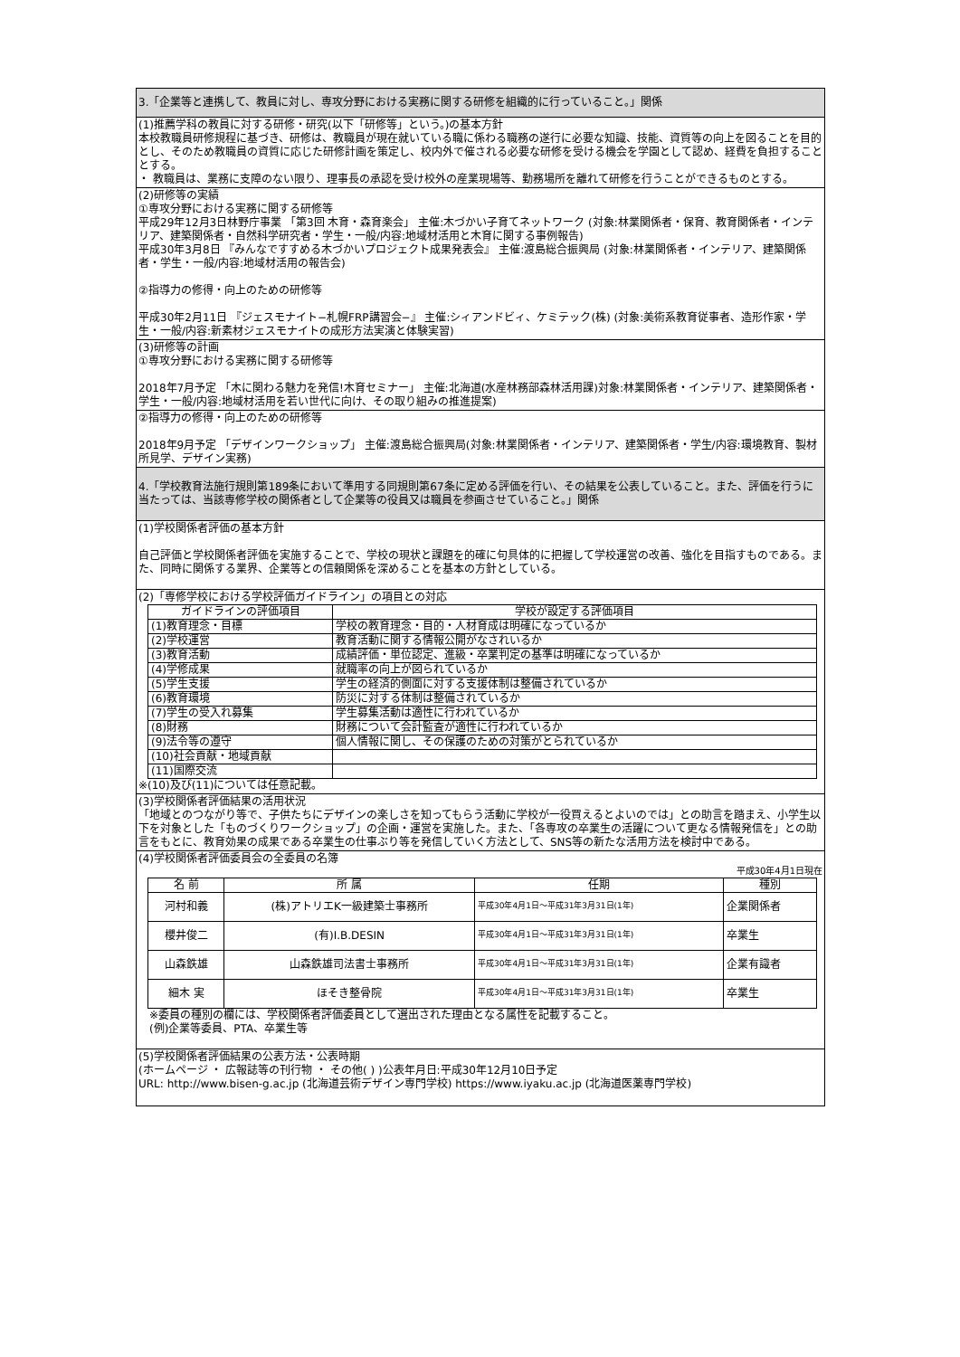3.「企業等と連携して、教員に対し、専攻分野における実務に関する研修を組織的に行っていること。」関係
(1)推薦学科の教員に対する研修・研究(以下「研修等」という。)の基本方針
本校教職員研修規程に基づき、研修は、教職員が現在就いている職に係わる職務の遂行に必要な知識、技能、資質等の向上を図ることを目的とし、そのため教職員の資質に応じた研修計画を策定し、校内外で催される必要な研修を受ける機会を学園として認め、経費を負担することとする。
・ 教職員は、業務に支障のない限り、理事長の承認を受け校外の産業現場等、勤務場所を離れて研修を行うことができるものとする。
(2)研修等の実績
①専攻分野における実務に関する研修等
平成29年12月3日林野庁事業 「第3回 木育・森育楽会」 主催:木づかい子育てネットワーク (対象:林業関係者・保育、教育関係者・インテリア、建築関係者・自然科学研究者・学生・一般/内容:地域材活用と木育に関する事例報告)
平成30年3月8日 『みんなですすめる木づかいプロジェクト成果発表会』 主催:渡島総合振興局 (対象:林業関係者・インテリア、建築関係者・学生・一般/内容:地域材活用の報告会)
②指導力の修得・向上のための研修等
平成30年2月11日 『ジェスモナイト−札幌FRP講習会−』 主催:シィアンドビィ、ケミテック(株) (対象:美術系教育従事者、造形作家・学生・一般/内容:新素材ジェスモナイトの成形方法実演と体験実習)
(3)研修等の計画
①専攻分野における実務に関する研修等
2018年7月予定 「木に関わる魅力を発信!木育セミナー」 主催:北海道(水産林務部森林活用課)対象:林業関係者・インテリア、建築関係者・学生・一般/内容:地域材活用を若い世代に向け、その取り組みの推進提案)
②指導力の修得・向上のための研修等
2018年9月予定 「デザインワークショップ」 主催:渡島総合振興局(対象:林業関係者・インテリア、建築関係者・学生/内容:環境教育、製材所見学、デザイン実務)
4.「学校教育法施行規則第189条において準用する同規則第67条に定める評価を行い、その結果を公表していること。また、評価を行うに当たっては、当該専修学校の関係者として企業等の役員又は職員を参画させていること。」関係
(1)学校関係者評価の基本方針
自己評価と学校関係者評価を実施することで、学校の現状と課題を的確に句具体的に把握して学校運営の改善、強化を目指すものである。また、同時に関係する業界、企業等との信頼関係を深めることを基本の方針としている。
(2)「専修学校における学校評価ガイドライン」の項目との対応
| ガイドラインの評価項目 | 学校が設定する評価項目 |
| --- | --- |
| (1)教育理念・目標 | 学校の教育理念・目的・人材育成は明確になっているか |
| (2)学校運営 | 教育活動に関する情報公開がなされいるか |
| (3)教育活動 | 成績評価・単位認定、進級・卒業判定の基準は明確になっているか |
| (4)学修成果 | 就職率の向上が図られているか |
| (5)学生支援 | 学生の経済的側面に対する支援体制は整備されているか |
| (6)教育環境 | 防災に対する体制は整備されているか |
| (7)学生の受入れ募集 | 学生募集活動は適性に行われているか |
| (8)財務 | 財務について会計監査が適性に行われているか |
| (9)法令等の遵守 | 個人情報に関し、その保護のための対策がとられているか |
| (10)社会貢献・地域貢献 | |
| (11)国際交流 | |
※(10)及び(11)については任意記載。
(3)学校関係者評価結果の活用状況
「地域とのつながり等で、子供たちにデザインの楽しさを知ってもらう活動に学校が一役買えるとよいのでは」との助言を踏まえ、小学生以下を対象とした「ものづくりワークショップ」の企画・運営を実施した。また、「各専攻の卒業生の活躍について更なる情報発信を」との助言をもとに、教育効果の成果である卒業生の仕事ぶり等を発信していく方法として、SNS等の新たな活用方法を検討中である。
(4)学校関係者評価委員会の全委員の名簿
平成30年4月1日現在
| 名 前 | 所 属 | 任期 | 種別 |
| --- | --- | --- | --- |
| 河村和義 | (株)アトリエK一級建築士事務所 | 平成30年4月1日～平成31年3月31日(1年) | 企業関係者 |
| 櫻井俊二 | (有)I.B.DESIN | 平成30年4月1日～平成31年3月31日(1年) | 卒業生 |
| 山森鉄雄 | 山森鉄雄司法書士事務所 | 平成30年4月1日～平成31年3月31日(1年) | 企業有識者 |
| 細木 実 | ほそき整骨院 | 平成30年4月1日～平成31年3月31日(1年) | 卒業生 |
※委員の種別の欄には、学校関係者評価委員として選出された理由となる属性を記載すること。
(例)企業等委員、PTA、卒業生等
(5)学校関係者評価結果の公表方法・公表時期
(ホームページ ・ 広報誌等の刊行物 ・ その他( ) )公表年月日:平成30年12月10日予定
URL: http://www.bisen-g.ac.jp (北海道芸術デザイン専門学校) https://www.iyaku.ac.jp (北海道医薬専門学校)